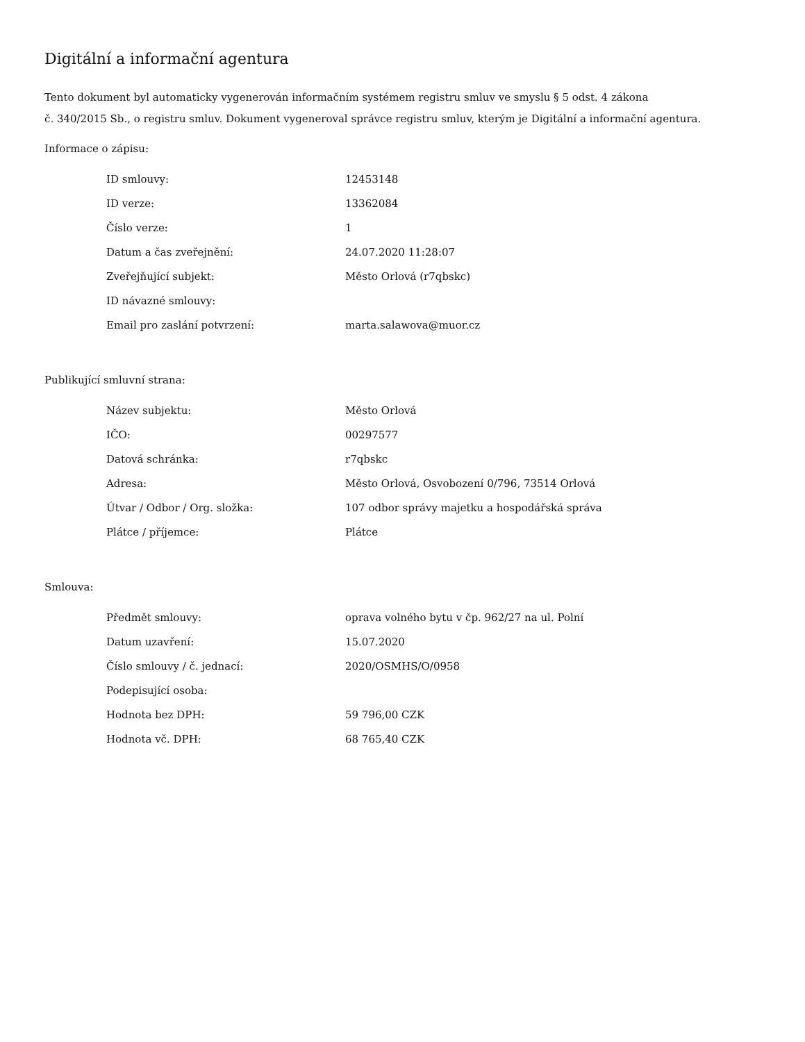Digitální a informační agentura
Tento dokument byl automaticky vygenerován informačním systémem registru smluv ve smyslu § 5 odst. 4 zákona
č. 340/2015 Sb., o registru smluv. Dokument vygeneroval správce registru smluv, kterým je Digitální a informační agentura.
Informace o zápisu:
| ID smlouvy: | 12453148 |
| ID verze: | 13362084 |
| Číslo verze: | 1 |
| Datum a čas zveřejnění: | 24.07.2020 11:28:07 |
| Zveřejňující subjekt: | Město Orlová (r7qbskc) |
| ID návazné smlouvy: | |
| Email pro zaslání potvrzení: | marta.salawova@muor.cz |
Publikující smluvní strana:
| Název subjektu: | Město Orlová |
| IČO: | 00297577 |
| Datová schránka: | r7qbskc |
| Adresa: | Město Orlová, Osvobození 0/796, 73514 Orlová |
| Útvar / Odbor / Org. složka: | 107 odbor správy majetku a hospodářská správa |
| Plátce / příjemce: | Plátce |
Smlouva:
| Předmět smlouvy: | oprava volného bytu v čp. 962/27 na ul. Polní |
| Datum uzavření: | 15.07.2020 |
| Číslo smlouvy / č. jednací: | 2020/OSMHS/O/0958 |
| Podepisující osoba: | |
| Hodnota bez DPH: | 59 796,00 CZK |
| Hodnota vč. DPH: | 68 765,40 CZK |